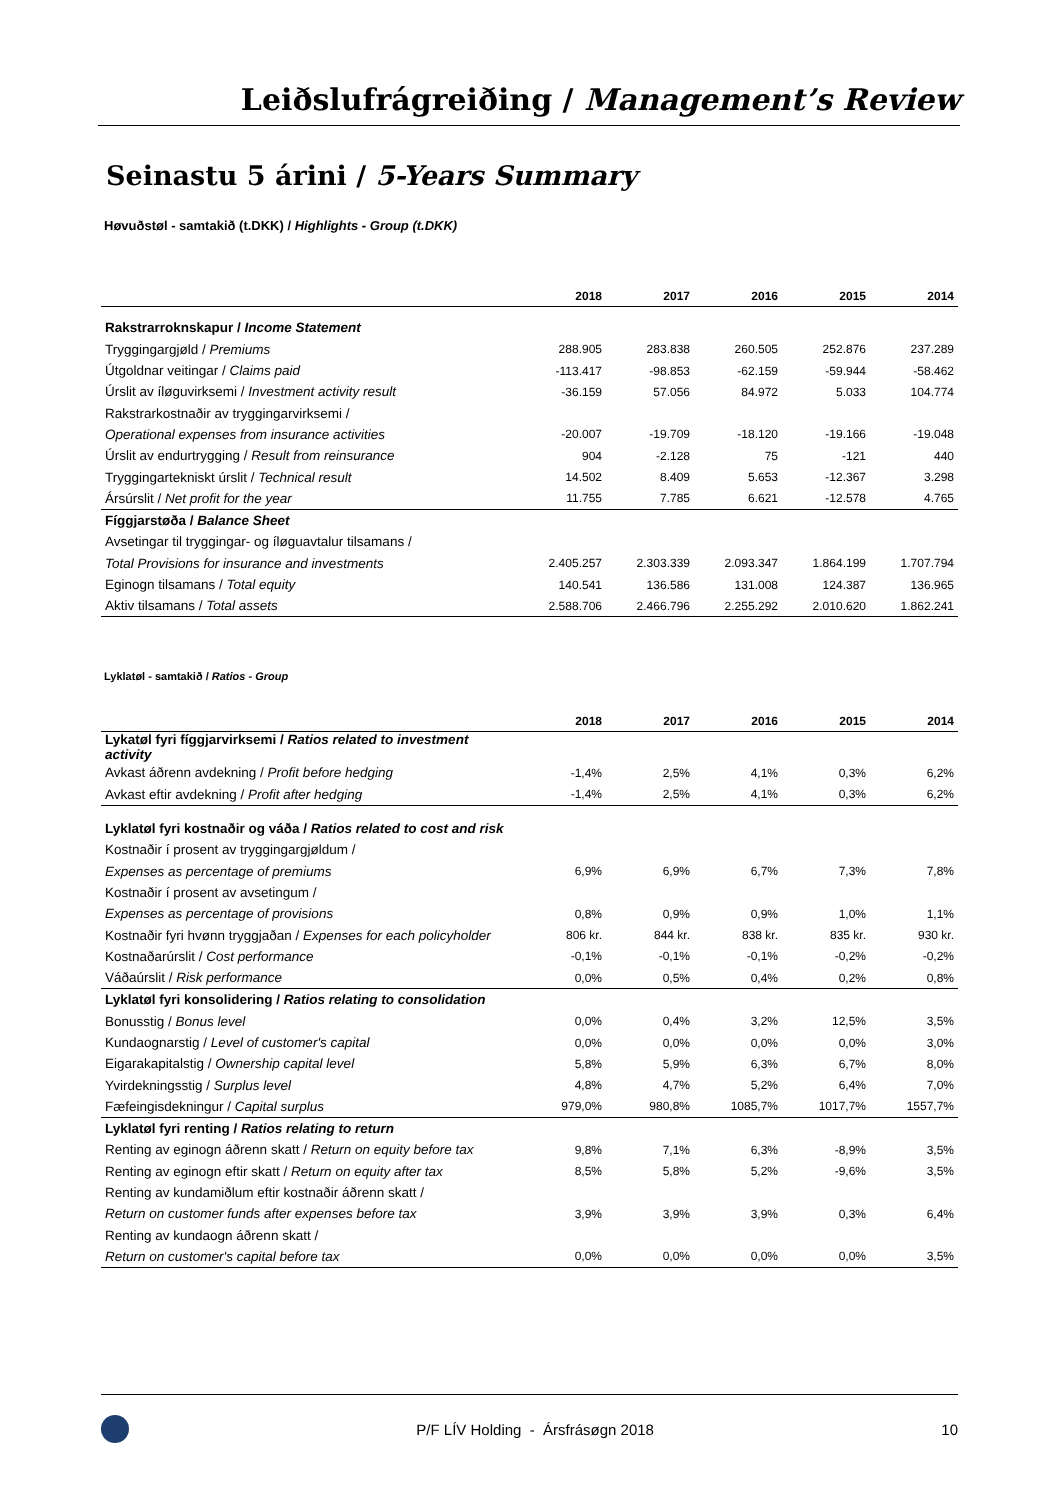Leiðslufrágreiðing / Management’s Review
Seinastu 5 árini / 5-Years Summary
Høvuðstøl - samtakið (t.DKK) / Highlights - Group (t.DKK)
| | 2018 | 2017 | 2016 | 2015 | 2014 |
| --- | --- | --- | --- | --- | --- |
| Rakstrarroknskapur / Income Statement | | | | | |
| Tryggingargjøld / Premiums | 288.905 | 283.838 | 260.505 | 252.876 | 237.289 |
| Útgoldnar veitingar / Claims paid | -113.417 | -98.853 | -62.159 | -59.944 | -58.462 |
| Úrslit av íløguvirksemi / Investment activity result | -36.159 | 57.056 | 84.972 | 5.033 | 104.774 |
| Rakstrarkostnaðir av tryggingarvirksemi / | | | | | |
| Operational expenses from insurance activities | -20.007 | -19.709 | -18.120 | -19.166 | -19.048 |
| Úrslit av endurtrygging / Result from reinsurance | 904 | -2.128 | 75 | -121 | 440 |
| Tryggingartekniskt úrslit / Technical result | 14.502 | 8.409 | 5.653 | -12.367 | 3.298 |
| Ársúrslit / Net profit for the year | 11.755 | 7.785 | 6.621 | -12.578 | 4.765 |
| Fíggjarstøða / Balance Sheet | | | | | |
| Avsetingar til tryggingar- og íløguavtalur tilsamans / | | | | | |
| Total Provisions for insurance and investments | 2.405.257 | 2.303.339 | 2.093.347 | 1.864.199 | 1.707.794 |
| Eginogn tilsamans / Total equity | 140.541 | 136.586 | 131.008 | 124.387 | 136.965 |
| Aktiv tilsamans / Total assets | 2.588.706 | 2.466.796 | 2.255.292 | 2.010.620 | 1.862.241 |
Lyklatøl - samtakið / Ratios - Group
| | 2018 | 2017 | 2016 | 2015 | 2014 |
| --- | --- | --- | --- | --- | --- |
| Lykatøl fyri fíggjarvirksemi / Ratios related to investment activity | | | | | |
| Avkast áðrenn avdekning / Profit before hedging | -1,4% | 2,5% | 4,1% | 0,3% | 6,2% |
| Avkast eftir avdekning / Profit after hedging | -1,4% | 2,5% | 4,1% | 0,3% | 6,2% |
| Lyklatøl fyri kostnaðir og váða / Ratios related to cost and risk | | | | | |
| Kostnaðir í prosent av tryggingargjøldum / | | | | | |
| Expenses as percentage of premiums | 6,9% | 6,9% | 6,7% | 7,3% | 7,8% |
| Kostnaðir í prosent av avsetingum / | | | | | |
| Expenses as percentage of provisions | 0,8% | 0,9% | 0,9% | 1,0% | 1,1% |
| Kostnaðir fyri hvønn tryggjaðan / Expenses for each policyholder | 806 kr. | 844 kr. | 838 kr. | 835 kr. | 930 kr. |
| Kostnaðarúrslit / Cost performance | -0,1% | -0,1% | -0,1% | -0,2% | -0,2% |
| Váðaúrslit / Risk performance | 0,0% | 0,5% | 0,4% | 0,2% | 0,8% |
| Lyklatøl fyri konsolidering / Ratios relating to consolidation | | | | | |
| Bonusstig / Bonus level | 0,0% | 0,4% | 3,2% | 12,5% | 3,5% |
| Kundaognarstig / Level of customer's capital | 0,0% | 0,0% | 0,0% | 0,0% | 3,0% |
| Eigarakapitalstig / Ownership capital level | 5,8% | 5,9% | 6,3% | 6,7% | 8,0% |
| Yvirdekningsstig / Surplus level | 4,8% | 4,7% | 5,2% | 6,4% | 7,0% |
| Fæfeingisdekningur / Capital surplus | 979,0% | 980,8% | 1085,7% | 1017,7% | 1557,7% |
| Lyklatøl fyri renting / Ratios relating to return | | | | | |
| Renting av eginogn áðrenn skatt / Return on equity before tax | 9,8% | 7,1% | 6,3% | -8,9% | 3,5% |
| Renting av eginogn eftir skatt / Return on equity after tax | 8,5% | 5,8% | 5,2% | -9,6% | 3,5% |
| Renting av kundamiðlum eftir kostnaðir áðrenn skatt / | | | | | |
| Return on customer funds after expenses before tax | 3,9% | 3,9% | 3,9% | 0,3% | 6,4% |
| Renting av kundaogn áðrenn skatt / | | | | | |
| Return on customer's capital before tax | 0,0% | 0,0% | 0,0% | 0,0% | 3,5% |
P/F LÍV Holding - Ársfrásøgn 2018 10